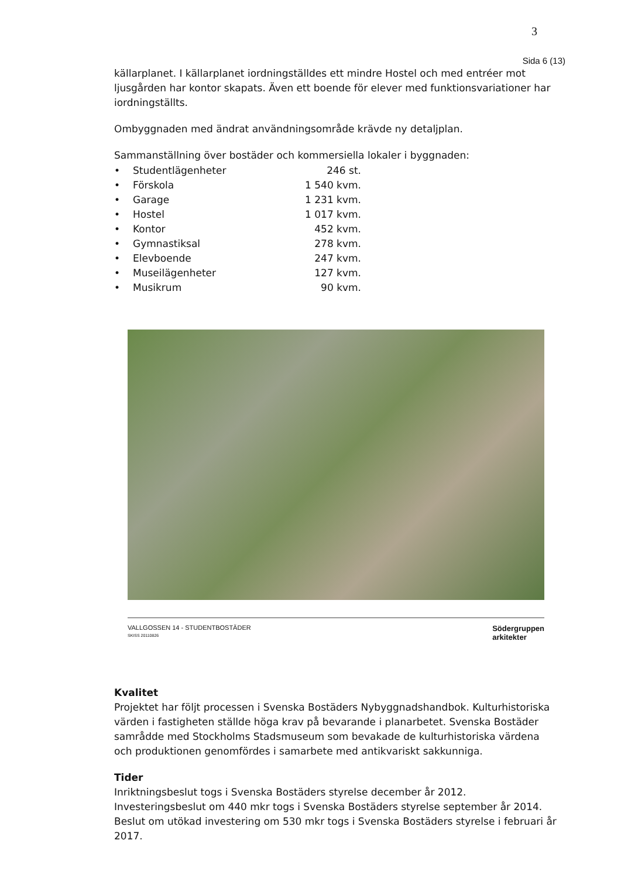3
Sida 6 (13)
källarplanet. I källarplanet iordningställdes ett mindre Hostel och med entréer mot ljusgården har kontor skapats. Även ett boende för elever med funktionsvariationer har iordningställts.
Ombyggnaden med ändrat användningsområde krävde ny detaljplan.
Sammanställning över bostäder och kommersiella lokaler i byggnaden:
| • | Studentlägenheter | 246 st. |
| • | Förskola | 1 540 kvm. |
| • | Garage | 1 231 kvm. |
| • | Hostel | 1 017 kvm. |
| • | Kontor | 452 kvm. |
| • | Gymnastiksal | 278 kvm. |
| • | Elevboende | 247 kvm. |
| • | Museilägenheter | 127 kvm. |
| • | Musikrum | 90 kvm. |
VALLGOSSEN 14 - STUDENTBOSTÄDER
SKISS 20110826
Södergruppen
arkitekter
Kvalitet
Projektet har följt processen i Svenska Bostäders Nybyggnadshandbok. Kulturhistoriska värden i fastigheten ställde höga krav på bevarande i planarbetet. Svenska Bostäder samrådde med Stockholms Stadsmuseum som bevakade de kulturhistoriska värdena och produktionen genomfördes i samarbete med antikvariskt sakkunniga.
Tider
Inriktningsbeslut togs i Svenska Bostäders styrelse december år 2012. Investeringsbeslut om 440 mkr togs i Svenska Bostäders styrelse september år 2014. Beslut om utökad investering om 530 mkr togs i Svenska Bostäders styrelse i februari år 2017.